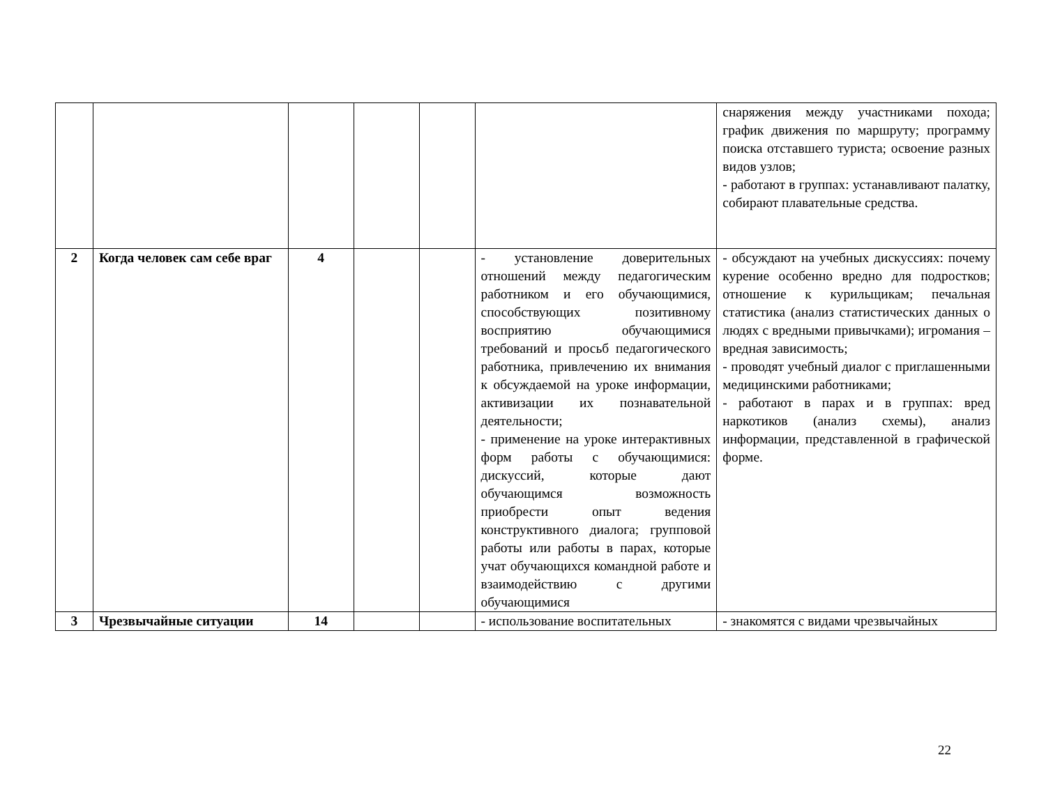| | | | | | | снаряжения между участниками похода; график движения по маршруту; программу поиска отставшего туриста; освоение разных видов узлов; - работают в группах: устанавливают палатку, собирают плавательные средства. |
| 2 | Когда человек сам себе враг | 4 | | | - установление доверительных отношений между педагогическим работником и его обучающимися, способствующих позитивному восприятию обучающимися требований и просьб педагогического работника, привлечению их внимания к обсуждаемой на уроке информации, активизации их познавательной деятельности; - применение на уроке интерактивных форм работы с обучающимися: дискуссий, которые дают обучающимся возможность приобрести опыт ведения конструктивного диалога; групповой работы или работы в парах, которые учат обучающихся командной работе и взаимодействию с другими обучающимися | - обсуждают на учебных дискуссиях: почему курение особенно вредно для подростков; отношение к курильщикам; печальная статистика (анализ статистических данных о людях с вредными привычками); игромания – вредная зависимость; - проводят учебный диалог с приглашенными медицинскими работниками; - работают в парах и в группах: вред наркотиков (анализ схемы), анализ информации, представленной в графической форме. |
| 3 | Чрезвычайные ситуации | 14 | | | - использование воспитательных | - знакомятся с видами чрезвычайных |
22